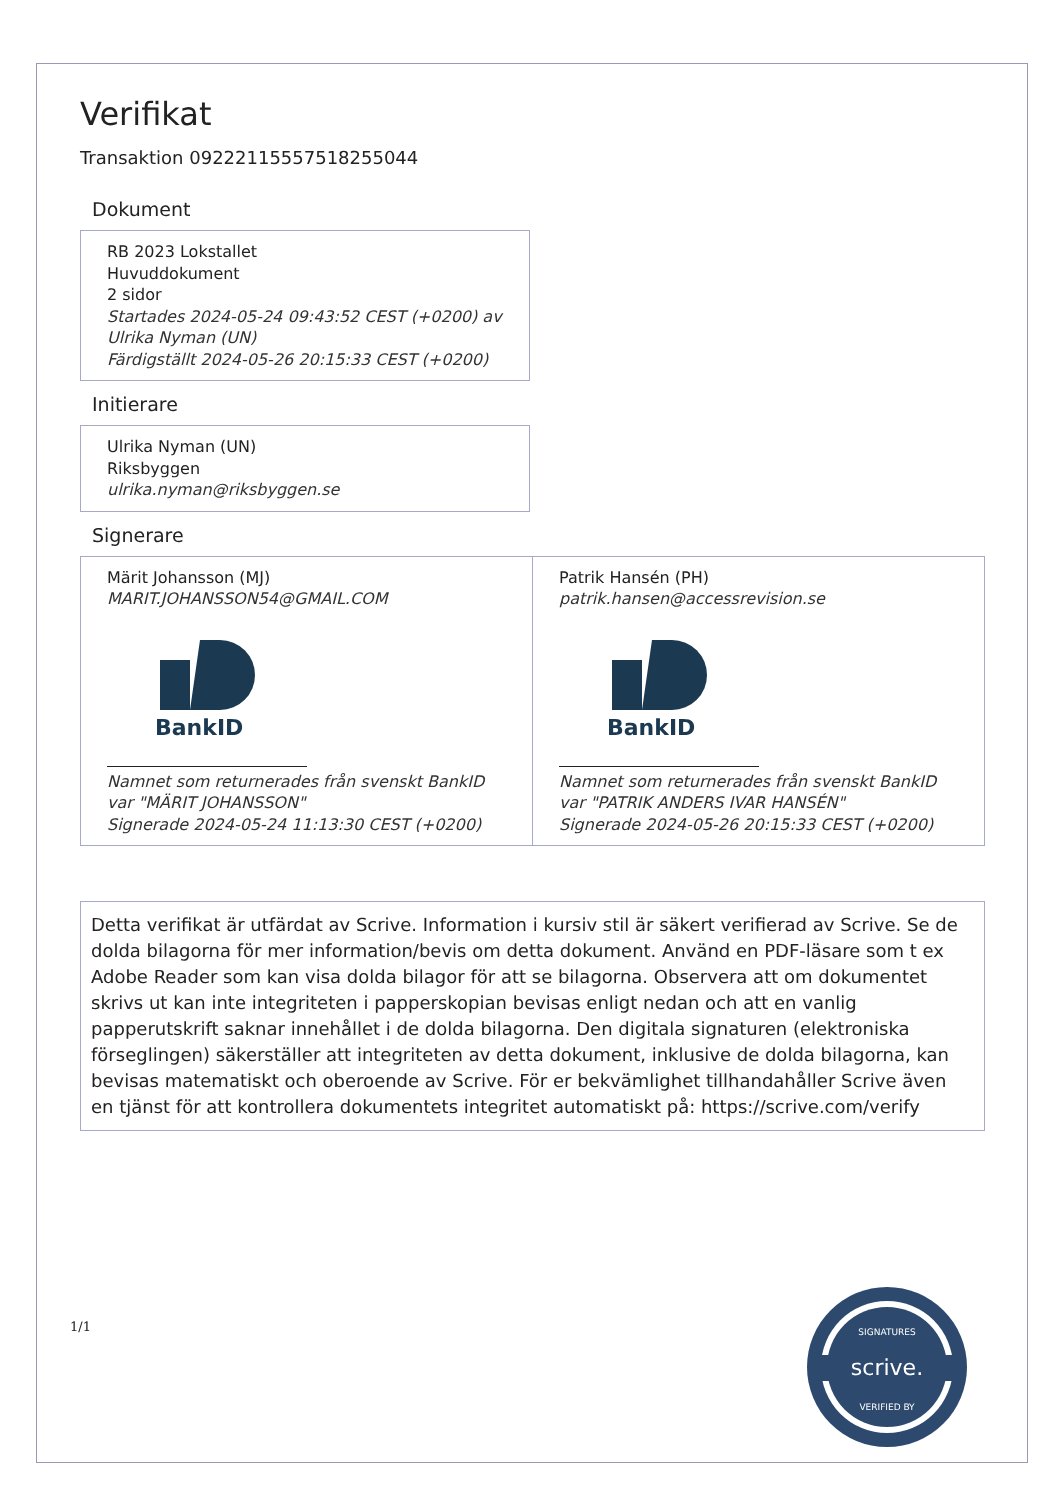Verifikat
Transaktion 09222115557518255044
Dokument
RB 2023 Lokstallet
Huvuddokument
2 sidor
Startades 2024-05-24 09:43:52 CEST (+0200) av Ulrika Nyman (UN)
Färdigställt 2024-05-26 20:15:33 CEST (+0200)
Initierare
Ulrika Nyman (UN)
Riksbyggen
ulrika.nyman@riksbyggen.se
Signerare
Märit Johansson (MJ)
MARIT.JOHANSSON54@GMAIL.COM
BankID
Namnet som returnerades från svenskt BankID var "MÄRIT JOHANSSON"
Signerade 2024-05-24 11:13:30 CEST (+0200)
Patrik Hansén (PH)
patrik.hansen@accessrevision.se
BankID
Namnet som returnerades från svenskt BankID var "PATRIK ANDERS IVAR HANSÉN"
Signerade 2024-05-26 20:15:33 CEST (+0200)
Detta verifikat är utfärdat av Scrive. Information i kursiv stil är säkert verifierad av Scrive. Se de dolda bilagorna för mer information/bevis om detta dokument. Använd en PDF-läsare som t ex Adobe Reader som kan visa dolda bilagor för att se bilagorna. Observera att om dokumentet skrivs ut kan inte integriteten i papperskopian bevisas enligt nedan och att en vanlig papperutskrift saknar innehållet i de dolda bilagorna. Den digitala signaturen (elektroniska förseglingen) säkerställer att integriteten av detta dokument, inklusive de dolda bilagorna, kan bevisas matematiskt och oberoende av Scrive. För er bekvämlighet tillhandahåller Scrive även en tjänst för att kontrollera dokumentets integritet automatiskt på: https://scrive.com/verify
1/1
scrive.
SIGNATURES
VERIFIED BY